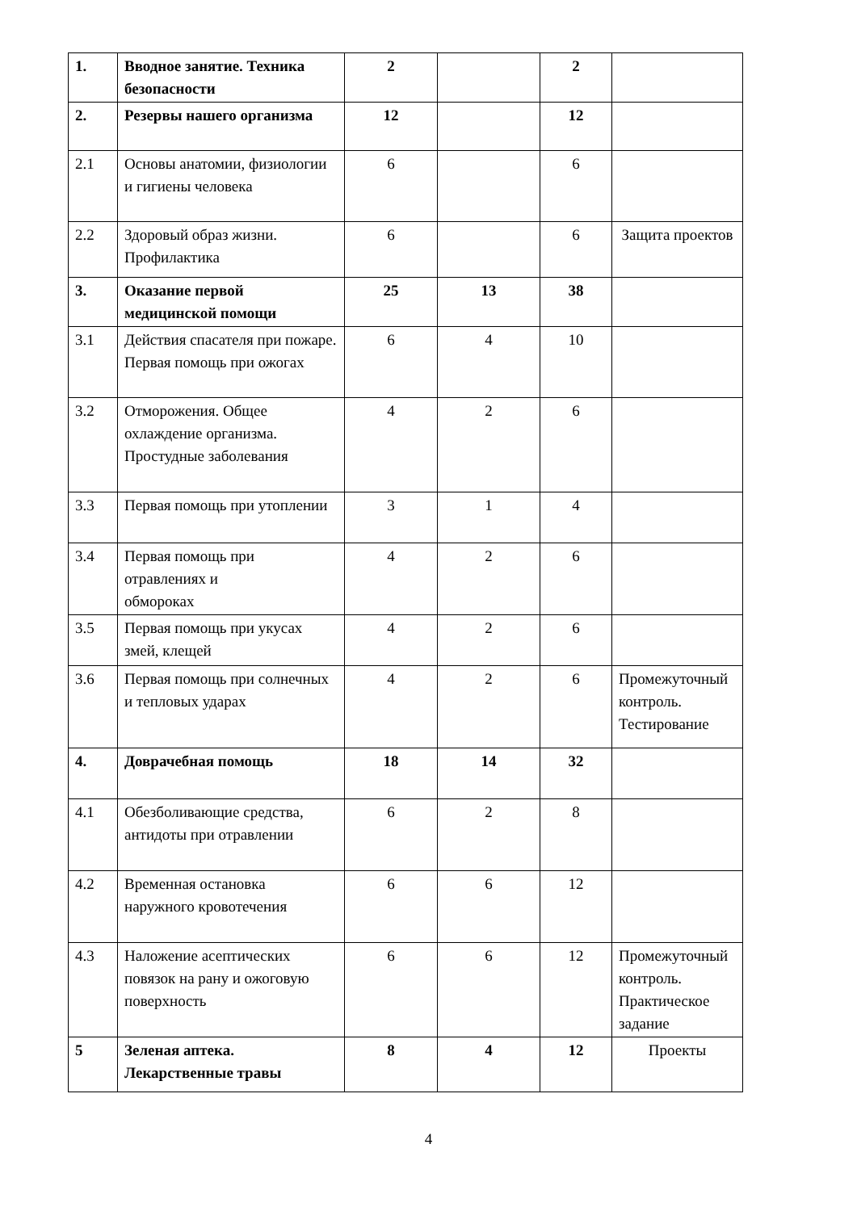| 1. | Вводное занятие. Техника безопасности | 2 | | 2 | |
| 2. | Резервы нашего организма | 12 | | 12 | |
| 2.1 | Основы анатомии, физиологии и гигиены человека | 6 | | 6 | |
| 2.2 | Здоровый образ жизни. Профилактика | 6 | | 6 | Защита проектов |
| 3. | Оказание первой медицинской помощи | 25 | 13 | 38 | |
| 3.1 | Действия спасателя при пожаре. Первая помощь при ожогах | 6 | 4 | 10 | |
| 3.2 | Отморожения. Общее охлаждение организма. Простудные заболевания | 4 | 2 | 6 | |
| 3.3 | Первая помощь при утоплении | 3 | 1 | 4 | |
| 3.4 | Первая помощь при отравлениях и обмороках | 4 | 2 | 6 | |
| 3.5 | Первая помощь при укусах змей, клещей | 4 | 2 | 6 | |
| 3.6 | Первая помощь при солнечных и тепловых ударах | 4 | 2 | 6 | Промежуточный контроль. Тестирование |
| 4. | Доврачебная помощь | 18 | 14 | 32 | |
| 4.1 | Обезболивающие средства, антидоты при отравлении | 6 | 2 | 8 | |
| 4.2 | Временная остановка наружного кровотечения | 6 | 6 | 12 | |
| 4.3 | Наложение асептических повязок на рану и ожоговую поверхность | 6 | 6 | 12 | Промежуточный контроль. Практическое задание |
| 5 | Зеленая аптека. Лекарственные травы | 8 | 4 | 12 | Проекты |
4